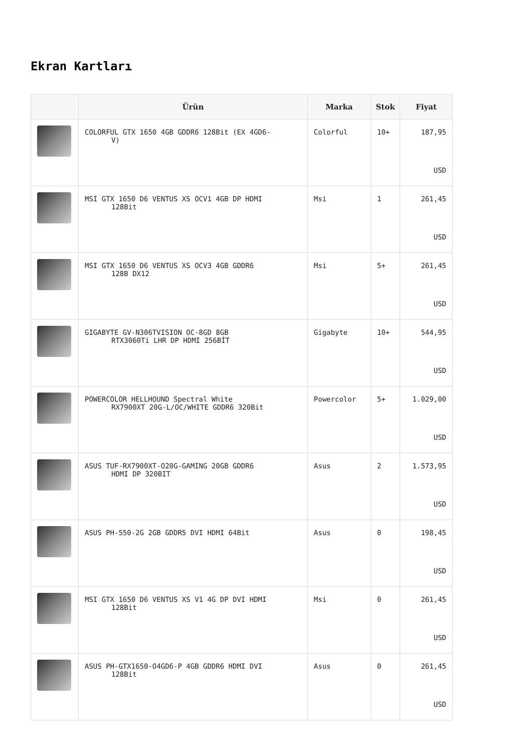Ekran Kartları
| | Ürün | Marka | Stok | Fiyat |
| --- | --- | --- | --- | --- |
| | COLORFUL GTX 1650 4GB GDDR6 128Bit (EX 4GD6- V) | Colorful | 10+ | 187,95 USD |
| | MSI GTX 1650 D6 VENTUS XS OCV1 4GB DP HDMI 128Bit | Msi | 1 | 261,45 USD |
| | MSI GTX 1650 D6 VENTUS XS OCV3 4GB GDDR6 128B DX12 | Msi | 5+ | 261,45 USD |
| | GIGABYTE GV-N306TVISION OC-8GD 8GB RTX3060Ti LHR DP HDMI 256BİT | Gigabyte | 10+ | 544,95 USD |
| | POWERCOLOR HELLHOUND Spectral White RX7900XT 20G-L/OC/WHITE GDDR6 320Bit | Powercolor | 5+ | 1.029,00 USD |
| | ASUS TUF-RX7900XT-O20G-GAMING 20GB GDDR6 HDMI DP 320BIT | Asus | 2 | 1.573,95 USD |
| | ASUS PH-550-2G 2GB GDDR5 DVI HDMI 64Bit | Asus | 0 | 198,45 USD |
| | MSI GTX 1650 D6 VENTUS XS V1 4G DP DVI HDMI 128Bit | Msi | 0 | 261,45 USD |
| | ASUS PH-GTX1650-O4GD6-P 4GB GDDR6 HDMI DVI 128Bit | Asus | 0 | 261,45 USD |